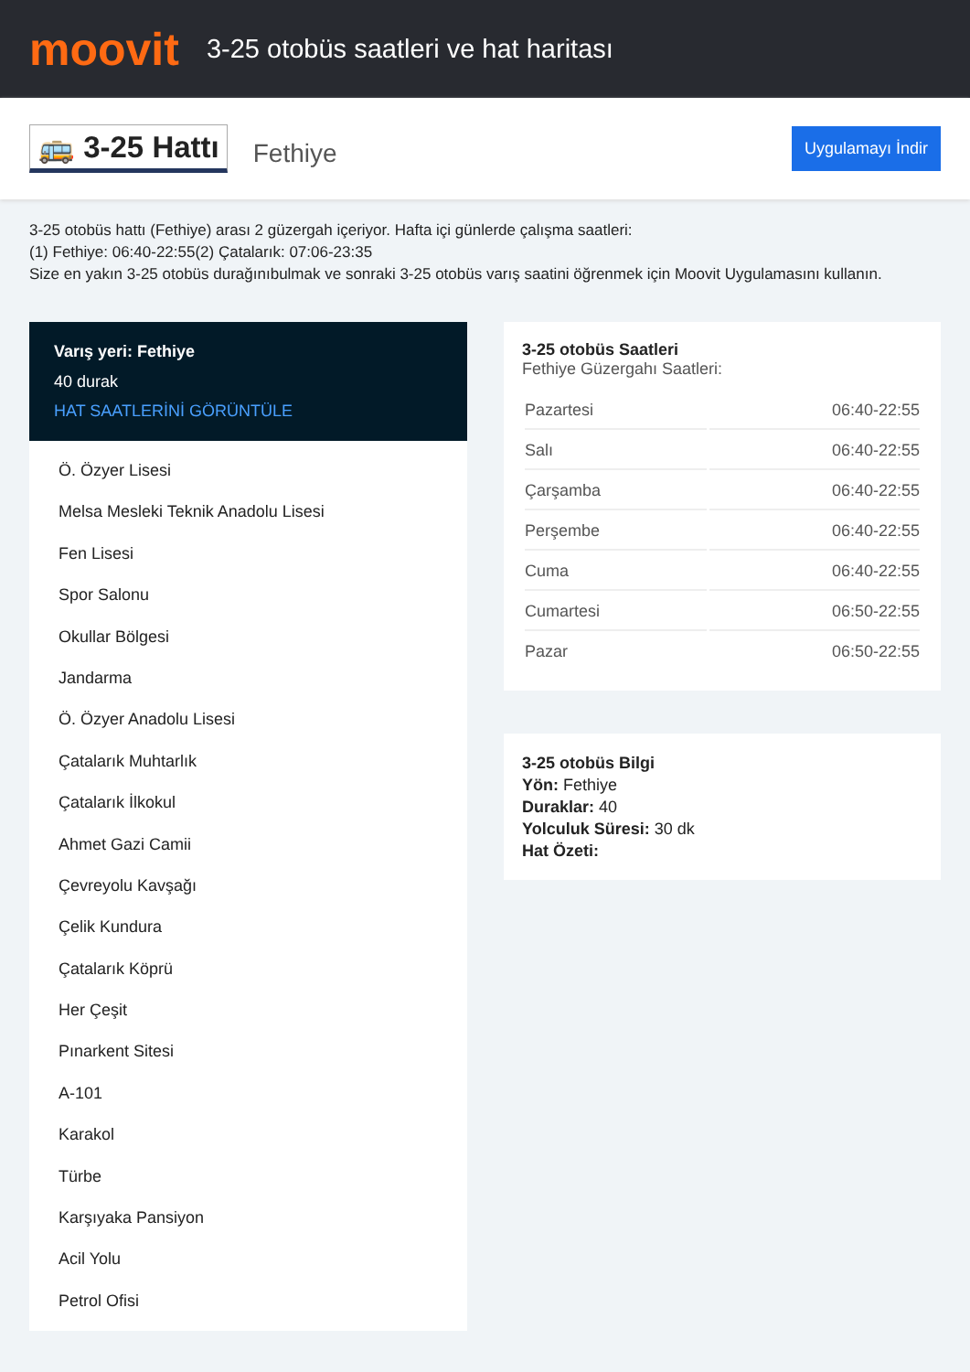moovit
3-25 otobüs saatleri ve hat haritası
🚌 3-25 Hattı
Fethiye
Uygulamayı İndir
3-25 otobüs hattı (Fethiye) arası 2 güzergah içeriyor. Hafta içi günlerde çalışma saatleri:
(1) Fethiye: 06:40-22:55(2) Çatalarık: 07:06-23:35
Size en yakın 3-25 otobüs durağınıbulmak ve sonraki 3-25 otobüs varış saatini öğrenmek için Moovit Uygulamasını kullanın.
Varış yeri: Fethiye
40 durak
HAT SAATLERİNİ GÖRÜNTÜLE
Ö. Özyer Lisesi
Melsa Mesleki Teknik Anadolu Lisesi
Fen Lisesi
Spor Salonu
Okullar Bölgesi
Jandarma
Ö. Özyer Anadolu Lisesi
Çatalarık Muhtarlık
Çatalarık İlkokul
Ahmet Gazi Camii
Çevreyolu Kavşağı
Çelik Kundura
Çatalarık Köprü
Her Çeşit
Pınarkent Sitesi
A-101
Karakol
Türbe
Karşıyaka Pansiyon
Acil Yolu
Petrol Ofisi
3-25 otobüs Saatleri
Fethiye Güzergahı Saatleri:
| Pazartesi | 06:40-22:55 |
| Salı | 06:40-22:55 |
| Çarşamba | 06:40-22:55 |
| Perşembe | 06:40-22:55 |
| Cuma | 06:40-22:55 |
| Cumartesi | 06:50-22:55 |
| Pazar | 06:50-22:55 |
3-25 otobüs Bilgi
Yön: Fethiye
Duraklar: 40
Yolculuk Süresi: 30 dk
Hat Özeti: